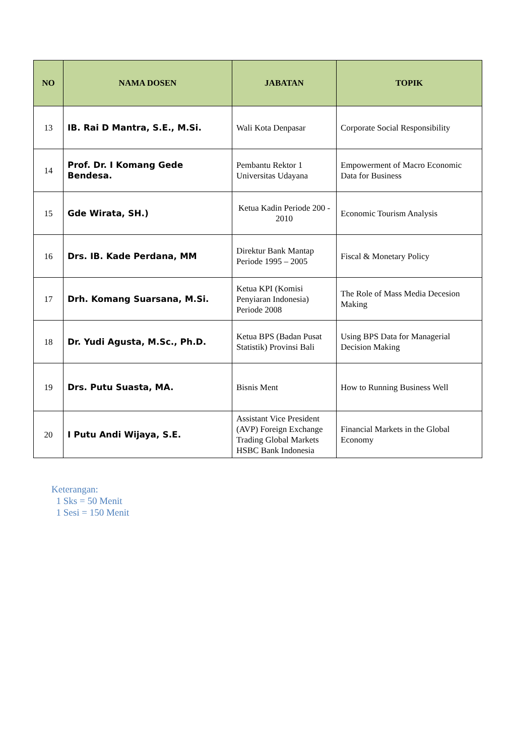| NO | NAMA DOSEN | JABATAN | TOPIK |
| --- | --- | --- | --- |
| 13 | IB. Rai D Mantra, S.E., M.Si. | Wali Kota Denpasar | Corporate Social Responsibility |
| 14 | Prof. Dr. I Komang Gede Bendesa. | Pembantu Rektor 1 Universitas Udayana | Empowerment of Macro Economic Data for Business |
| 15 | Gde Wirata, SH.) | Ketua Kadin Periode 200 - 2010 | Economic Tourism Analysis |
| 16 | Drs. IB. Kade Perdana, MM | Direktur Bank Mantap Periode 1995 – 2005 | Fiscal & Monetary Policy |
| 17 | Drh. Komang Suarsana, M.Si. | Ketua KPI (Komisi Penyiaran Indonesia) Periode 2008 | The Role of Mass Media Decesion Making |
| 18 | Dr. Yudi Agusta, M.Sc., Ph.D. | Ketua BPS (Badan Pusat Statistik) Provinsi Bali | Using BPS Data for Managerial Decision Making |
| 19 | Drs. Putu Suasta, MA. | Bisnis Ment | How to Running Business Well |
| 20 | I Putu Andi Wijaya, S.E. | Assistant Vice President (AVP) Foreign Exchange Trading Global Markets HSBC Bank Indonesia | Financial Markets in the Global Economy |
Keterangan:
1 Sks = 50 Menit
1 Sesi = 150 Menit